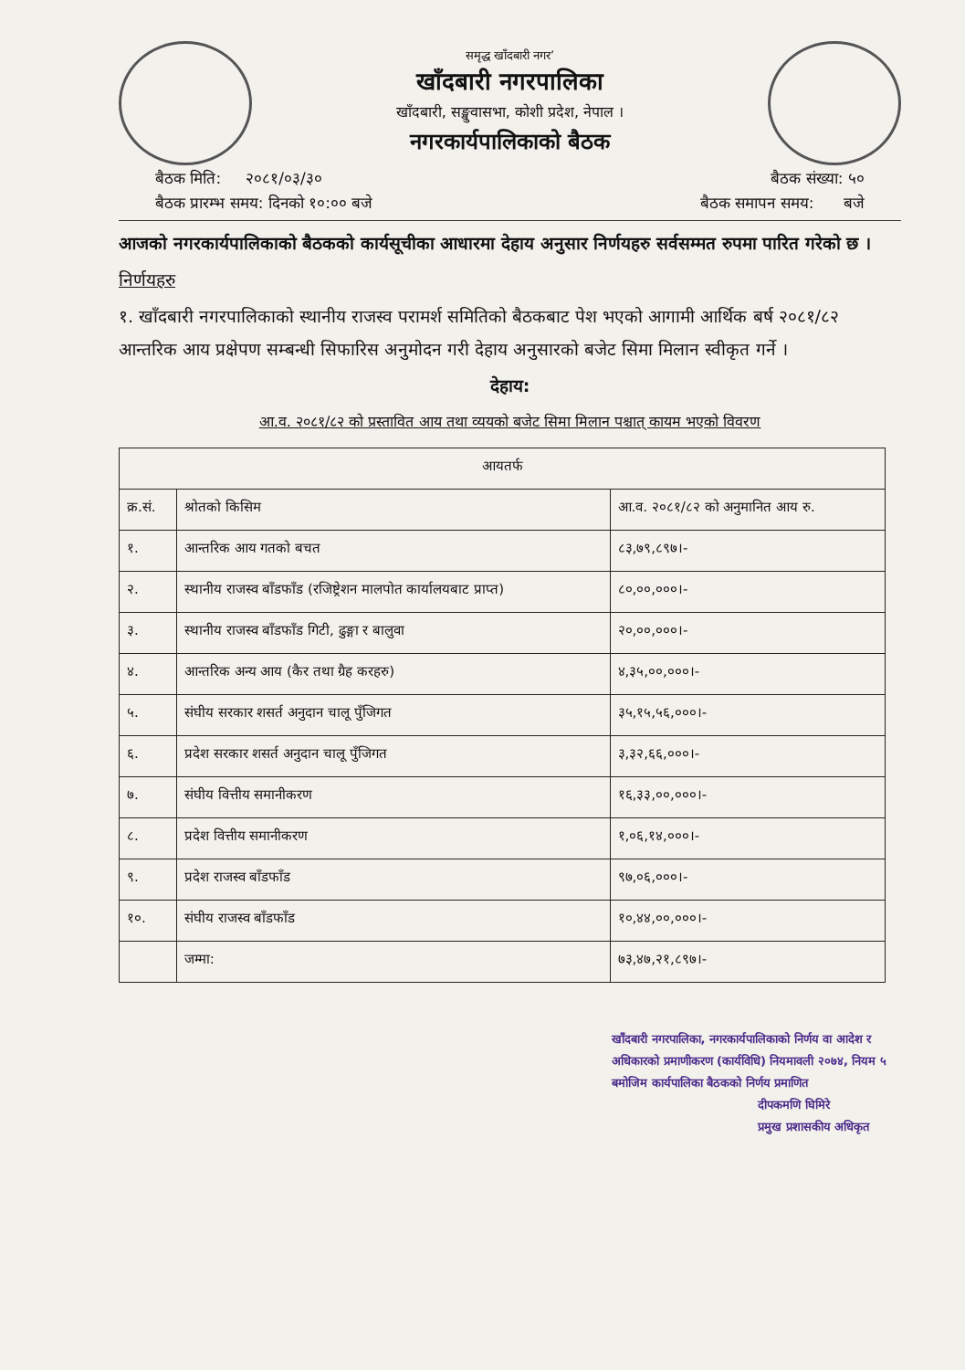समृद्ध खाँदबारी नगर’
खाँदबारी नगरपालिका
खाँदबारी, सङ्खुवासभा, कोशी प्रदेश, नेपाल ।
नगरकार्यपालिकाको बैठक
बैठक मिति: २०८१/०३/३० बैठक संख्या: ५०
बैठक प्रारम्भ समय: दिनको १०:०० बजे बैठक समापन समय: बजे
आजको नगरकार्यपालिकाको बैठकको कार्यसूचीका आधारमा देहाय अनुसार निर्णयहरु सर्वसम्मत रुपमा पारित गरेको छ ।
निर्णयहरु
१. खाँदबारी नगरपालिकाको स्थानीय राजस्व परामर्श समितिको बैठकबाट पेश भएको आगामी आर्थिक बर्ष २०८१/८२ आन्तरिक आय प्रक्षेपण सम्बन्धी सिफारिस अनुमोदन गरी देहाय अनुसारको बजेट सिमा मिलान स्वीकृत गर्ने ।
देहाय:
आ.व. २०८१/८२ को प्रस्तावित आय तथा व्ययको बजेट सिमा मिलान पश्चात् कायम भएको विवरण
| आयतर्फ | | |
| --- | --- | --- |
| क्र.सं. | श्रोतको किसिम | आ.व. २०८१/८२ को अनुमानित आय रु. |
| १. | आन्तरिक आय गतको बचत | ८३,७९,८९७।- |
| २. | स्थानीय राजस्व बाँडफाँड (रजिष्ट्रेशन मालपोत कार्यालयबाट प्राप्त) | ८०,००,०००।- |
| ३. | स्थानीय राजस्व बाँडफाँड गिटी, ढुङ्गा र बालुवा | २०,००,०००।- |
| ४. | आन्तरिक अन्य आय (कैर तथा ग्रैह करहरु) | ४,३५,००,०००।- |
| ५. | संघीय सरकार शसर्त अनुदान चालू पुँजिगत | ३५,१५,५६,०००।- |
| ६. | प्रदेश सरकार शसर्त अनुदान चालू पुँजिगत | ३,३२,६६,०००।- |
| ७. | संघीय वित्तीय समानीकरण | १६,३३,००,०००।- |
| ८. | प्रदेश वित्तीय समानीकरण | १,०६,१४,०००।- |
| ९. | प्रदेश राजस्व बाँडफाँड | ९७,०६,०००।- |
| १०. | संघीय राजस्व बाँडफाँड | १०,४४,००,०००।- |
| | जम्मा: | ७३,४७,२१,८९७।- |
खाँदबारी नगरपालिका, नगरकार्यपालिकाको निर्णय वा आदेश र अधिकारको प्रमाणीकरण (कार्यविधि) नियमावली २०७४, नियम ५ बमोजिम कार्यपालिका बैठकको निर्णय प्रमाणित
दीपकमणि घिमिरे
प्रमुख प्रशासकीय अधिकृत